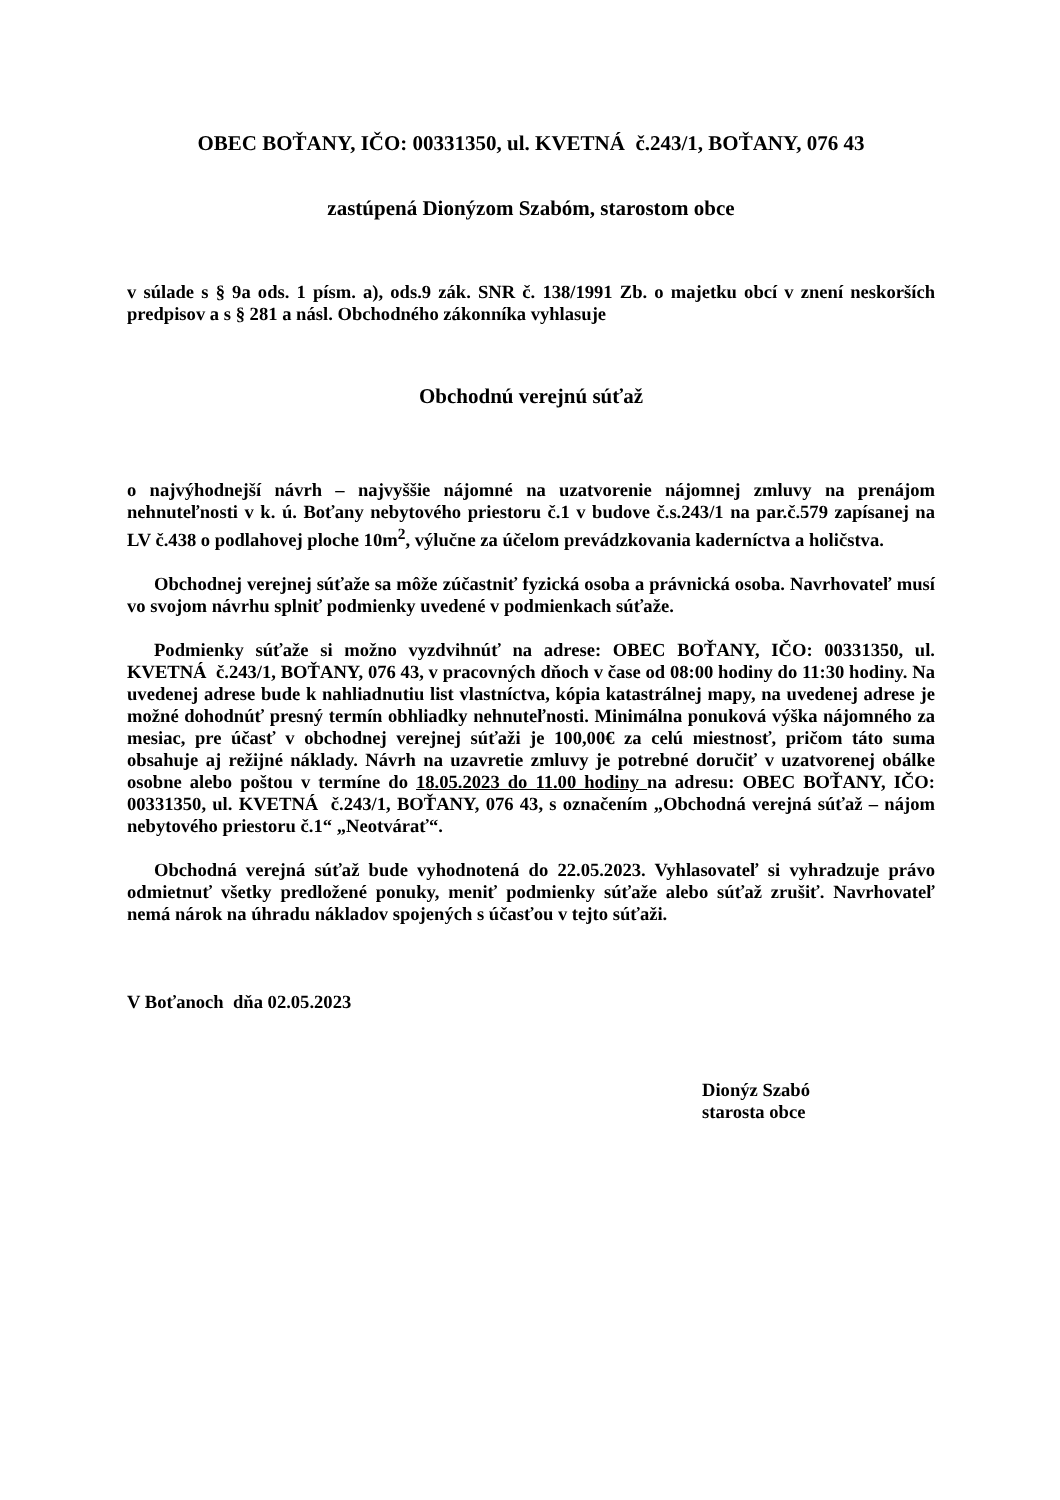OBEC BOŤANY, IČO: 00331350, ul. KVETNÁ č.243/1, BOŤANY, 076 43
zastúpená Dionýzom Szabóm, starostom obce
v súlade s § 9a ods. 1 písm. a), ods.9 zák. SNR č. 138/1991 Zb. o majetku obcí v znení neskorších predpisov a s § 281 a násl. Obchodného zákonníka vyhlasuje
Obchodnú verejnú súťaž
o najvýhodnejší návrh – najvyššie nájomné na uzatvorenie nájomnej zmluvy na prenájom nehnuteľnosti v k. ú. Boťany nebytového priestoru č.1 v budove č.s.243/1 na par.č.579 zapísanej na LV č.438 o podlahovej ploche 10m<sup>2</sup>, výlučne za účelom prevádzkovania kaderníctva a holičstva.
Obchodnej verejnej súťaže sa môže zúčastniť fyzická osoba a právnická osoba. Navrhovateľ musí vo svojom návrhu splniť podmienky uvedené v podmienkach súťaže.
Podmienky súťaže si možno vyzdvihnúť na adrese: OBEC BOŤANY, IČO: 00331350, ul. KVETNÁ č.243/1, BOŤANY, 076 43, v pracovných dňoch v čase od 08:00 hodiny do 11:30 hodiny. Na uvedenej adrese bude k nahliadnutiu list vlastníctva, kópia katastrálnej mapy, na uvedenej adrese je možné dohodnúť presný termín obhliadky nehnuteľnosti. Minimálna ponuková výška nájomného za mesiac, pre účasť v obchodnej verejnej súťaži je 100,00€ za celú miestnosť, pričom táto suma obsahuje aj režijné náklady. Návrh na uzavretie zmluvy je potrebné doručiť v uzatvorenej obálke osobne alebo poštou v termíne do 18.05.2023 do 11.00 hodiny na adresu: OBEC BOŤANY, IČO: 00331350, ul. KVETNÁ č.243/1, BOŤANY, 076 43, s označením „Obchodná verejná súťaž – nájom nebytového priestoru č.1“ „Neotvárať“.
Obchodná verejná súťaž bude vyhodnotená do 22.05.2023. Vyhlasovateľ si vyhradzuje právo odmietnuť všetky predložené ponuky, meniť podmienky súťaže alebo súťaž zrušiť. Navrhovateľ nemá nárok na úhradu nákladov spojených s účasťou v tejto súťaži.
V Boťanoch dňa 02.05.2023
Dionýz Szabó
starosta obce